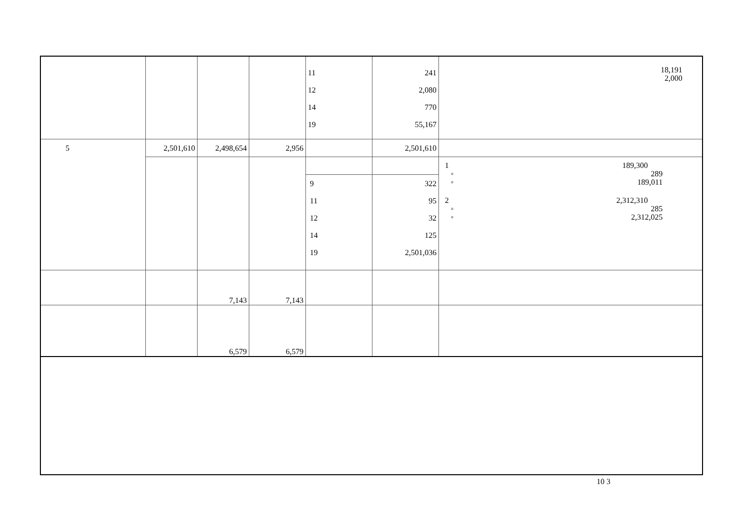| | | | | 11 12 14 19 | 241 2,080 770 55,167 | 18,191 2,000 |
| 5 | 2,501,610 | 2,498,654 | 2,956 | | 2,501,610 | |
| | | | | 9 11 12 14 19 | 322 95 32 125 2,501,036 | 1 189,300 ◦ 289 ◦ 189,011 2 2,312,310 ◦ 285 ◦ 2,312,025 |
| | | 7,143 | 7,143 | | | |
| | | 6,579 | 6,579 | | | |
10 3